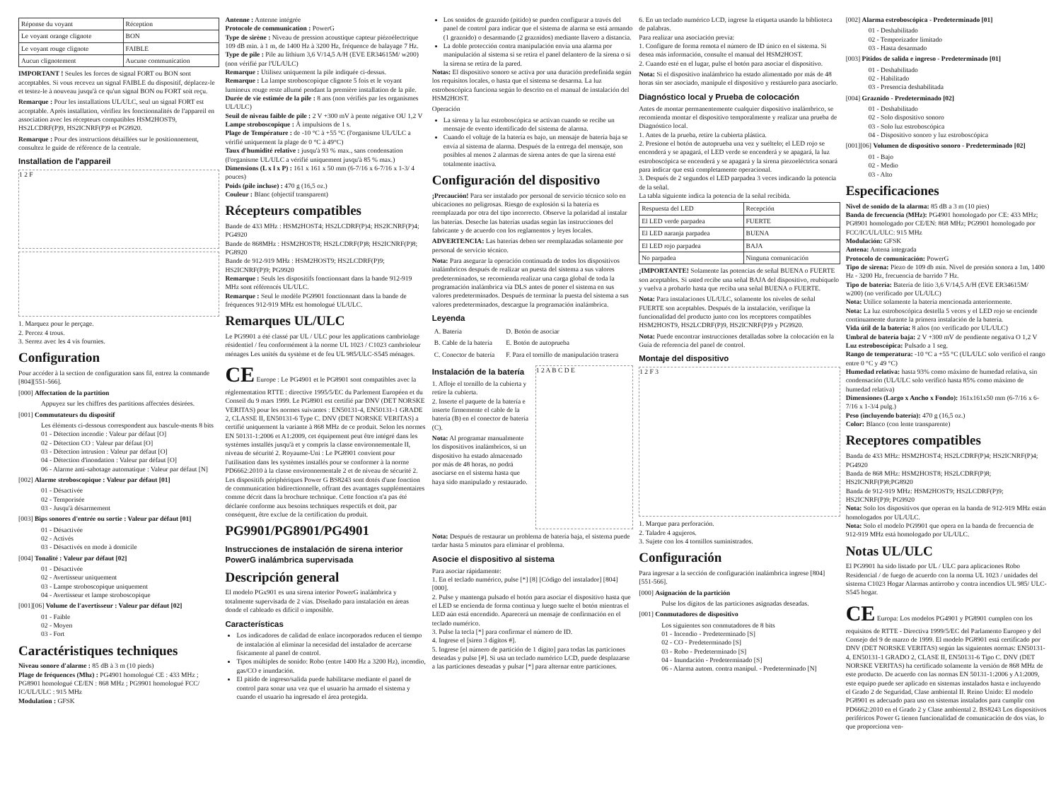| Réponse du voyant | Réception |
| Le voyant orange clignote | BON |
| Le voyant rouge clignote | FAIBLE |
| Aucun clignotement | Aucune communication |
IMPORTANT ! Seules les forces de signal FORT ou BON sont acceptables. Si vous recevez un signal FAIBLE du dispositif, déplacez-le et testez-le à nouveau jusqu'à ce qu'un signal BON ou FORT soit reçu.
Remarque : Pour les installations UL/ULC, seul un signal FORT est acceptable. Après installation, vérifiez les fonctionnalités de l'appareil en association avec les récepteurs compatibles HSM2HOST9, HS2LCDRF(P)9, HS2ICNRF(P)9 et PG9920.
Remarque : Pour des instructions détaillées sur le positionnement, consultez le guide de référence de la centrale.
Installation de l'appareil
1 2 F
1. Marquez pour le perçage.
2. Percez 4 trous.
3. Serrez avec les 4 vis fournies.
Configuration
Pour accéder à la section de configuration sans fil, entrez la commande [804][551-566].
[000] Affectation de la partition
Appuyez sur les chiffres des partitions affectées désirées.
[001] Commutateurs du dispositif
Les éléments ci-dessous correspondent aux bascule-ments 8 bits
01 - Détection incendie : Valeur par défaut [O]
02 - Détection CO : Valeur par défaut [O]
03 - Détection intrusion : Valeur par défaut [O]
04 - Détection d'inondation : Valeur par défaut [O]
06 - Alarme anti-sabotage automatique : Valeur par défaut [N]
[002] Alarme stroboscopique : Valeur par défaut [01]
01 - Désactivée
02 - Temporisée
03 - Jusqu'à désarmement
[003] Bips sonores d'entrée ou sortie : Valeur par défaut [01]
01 - Désactivée
02 - Activés
03 - Désactivés en mode à domicile
[004] Tonalité : Valeur par défaut [02]
01 - Désactivée
02 - Avertisseur uniquement
03 - Lampe stroboscopique uniquement
04 - Avertisseur et lampe stroboscopique
[001][06] Volume de l'avertisseur : Valeur par défaut [02]
01 - Faible
02 - Moyen
03 - Fort
Caractéristiques techniques
Niveau sonore d'alarme : 85 dB à 3 m (10 pieds)
Plage de fréquences (Mhz) : PG4901 homologué CE : 433 MHz ; PG8901 homologué CE/EN : 868 MHz ; PG9901 homologué FCC/ IC/UL/ULC : 915 MHz
Modulation : GFSK
Antenne : Antenne intégrée
Protocole de communication : PowerG
Type de sirène : Niveau de pression acoustique capteur piézoélectrique 109 dB min. à 1 m, de 1400 Hz à 3200 Hz, fréquence de balayage 7 Hz.
Type de pile : Pile au lithium 3,6 V/14,5 A/H (EVE ER34615M/ w200) (non vérifié par l'UL/ULC)
Remarque : Utilisez uniquement la pile indiquée ci-dessus.
Remarque : La lampe stroboscopique clignote 5 fois et le voyant lumineux rouge reste allumé pendant la première installation de la pile.
Durée de vie estimée de la pile : 8 ans (non vérifiés par les organismes UL/ULC)
Seuil de niveau faible de pile : 2 V +300 mV à pente négative OU 1,2 V
Lampe stroboscopique : À impulsions de 1 s.
Plage de Température : de -10 °C à +55 °C (l'organisme UL/ULC a vérifié uniquement la plage de 0 °C à 49°C)
Taux d'humidité relative : jusqu'à 93 % max., sans condensation (l'organisme UL/ULC a vérifié uniquement jusqu'à 85 % max.)
Dimensions (L x l x P) : 161 x 161 x 50 mm (6-7/16 x 6-7/16 x 1-3/ 4 pouces)
Poids (pile incluse) : 470 g (16,5 oz.)
Couleur : Blanc (objectif transparent)
Récepteurs compatibles
Bande de 433 MHz : HSM2HOST4; HS2LCDRF(P)4; HS2ICNRF(P)4; PG4920
Bande de 868MHz : HSM2HOST8; HS2LCDRF(P)8; HS2ICNRF(P)8; PG8920
Bande de 912-919 MHz : HSM2HOST9; HS2LCDRF(P)9; HS2ICNRF(P)9; PG9920
Remarque : Seuls les dispositifs fonctionnant dans la bande 912-919 MHz sont référencés UL/ULC.
Remarque : Seul le modèle PG9901 fonctionnant dans la bande de fréquences 912-919 MHz est homologué UL/ULC.
Remarques UL/ULC
Le PG9901 a été classé par UL / ULC pour les applications cambriolage résidentiel / feu conformément à la norme UL 1023 / C1023 cambrioleur ménages Les unités du système et de feu UL 985/ULC-S545 ménages.
CE Europe : Le PG4901 et le PG8901 sont compatibles avec la réglementation RTTE : directive 1995/5/EC du Parlement Européen et du Conseil du 9 mars 1999. Le PG8901 est certifié par DNV (DET NORSKE VERITAS) pour les normes suivantes : EN50131-4, EN50131-1 GRADE 2, CLASSE II, EN50131-6 Type C. DNV (DET NORSKE VERITAS) a certifié uniquement la variante à 868 MHz de ce produit. Selon les normes EN 50131-1:2006 et A1:2009, cet équipement peut être intégré dans les systèmes installés jusqu'à et y compris la classe environnementale II, niveau de sécurité 2. Royaume-Uni : Le PG8901 convient pour l'utilisation dans les systèmes installés pour se conformer à la norme PD6662:2010 à la classe environnementale 2 et de niveau de sécurité 2. Les dispositifs périphériques Power G BS8243 sont dotés d'une fonction de communication bidirectionnelle, offrant des avantages supplémentaires comme décrit dans la brochure technique. Cette fonction n'a pas été déclarée conforme aux besoins techniques respectifs et doit, par conséquent, être exclue de la certification du produit.
PG9901/PG8901/PG4901
Instrucciones de instalación de sirena interior PowerG inalámbrica supervisada
Descripción general
El modelo PGx901 es una sirena interior PowerG inalámbrica y totalmente supervisada de 2 vías. Diseñado para instalación en áreas donde el cableado es difícil o imposible.
Características
Los indicadores de calidad de enlace incorporados reducen el tiempo de instalación al eliminar la necesidad del instalador de acercarse físicamente al panel de control.
Tipos múltiples de sonido: Robo (entre 1400 Hz a 3200 Hz), incendio, gas/CO e inundación.
El pitido de ingreso/salida puede habilitarse mediante el panel de control para sonar una vez que el usuario ha armado el sistema y cuando el usuario ha ingresado el área protegida.
Los sonidos de graznido (pitido) se pueden configurar a través del panel de control para indicar que el sistema de alarma se está armando (1 graznido) o desarmando (2 graznidos) mediante llavero a distancia.
La doble protección contra manipulación envía una alarma por manipulación al sistema si se retira el panel delantero de la sirena o si la sirena se retira de la pared.
Notas: El dispositivo sonoro se activa por una duración predefinida según los requisitos locales, o hasta que el sistema se desarma. La luz estroboscópica funciona según lo descrito en el manual de instalación del HSM2HOST.
Operación
La sirena y la luz estroboscópica se activan cuando se recibe un mensaje de evento identificado del sistema de alarma.
Cuando el voltaje de la batería es bajo, un mensaje de batería baja se envía al sistema de alarma. Después de la entrega del mensaje, son posibles al menos 2 alarmas de sirena antes de que la sirena esté totalmente inactiva.
Configuración del dispositivo
¡Precaución! Para ser instalado por personal de servicio técnico solo en ubicaciones no peligrosas. Riesgo de explosión si la batería es reemplazada por otra del tipo incorrecto. Observe la polaridad al instalar las baterías. Deseche las baterías usadas según las instrucciones del fabricante y de acuerdo con los reglamentos y leyes locales.
ADVERTENCIA: Las baterías deben ser reemplazadas solamente por personal de servicio técnico.
Nota: Para asegurar la operación continuada de todos los dispositivos inalámbricos después de realizar un puesta del sistema a sus valores predeterminados, se recomienda realizar una carga global de toda la programación inalámbrica vía DLS antes de poner el sistema en sus valores predeterminados. Después de terminar la puesta del sistema a sus valores predeterminados, descargue la programación inalámbrica.
Leyenda
| A. Batería | D. Botón de asociar |
| B. Cable de la batería | E. Botón de autoprueba |
| C. Conector de batería | F. Para el tornillo de manipulación trasera |
Instalación de la batería
1. Afloje el tornillo de la cubierta y retire la cubierta.
2. Inserte el paquete de la batería e inserte firmemente el cable de la batería (B) en el conector de batería (C).
Nota: Al programar manualmente los dispositivos inalámbricos, si un dispositivo ha estado almacenado por más de 48 horas, no podrá asociarse en el sistema hasta que haya sido manipulado y restaurado.
1 2 A B C D E
Nota: Después de restaurar un problema de batería baja, el sistema puede tardar hasta 5 minutos para eliminar el problema.
Asocie el dispositivo al sistema
Para asociar rápidamente:
1. En el teclado numérico, pulse [*] [8] [Código del instalador] [804] [000].
2. Pulse y mantenga pulsado el botón para asociar el dispositivo hasta que el LED se encienda de forma continua y luego suelte el botón mientras el LED aún está encendido. Aparecerá un mensaje de confirmación en el teclado numérico.
3. Pulse la tecla [*] para confirmar el número de ID.
4. Ingrese el [siren 3 dígitos #].
5. Ingrese [el número de partición de 1 dígito] para todas las particiones deseadas y pulse [#]. Si usa un teclado numérico LCD, puede desplazarse a las particiones deseadas y pulsar [*] para alternar entre particiones.
6. En un teclado numérico LCD, ingrese la etiqueta usando la biblioteca de palabras.
Para realizar una asociación previa:
1. Configure de forma remota el número de ID único en el sistema. Si desea más información, consulte el manual del HSM2HOST.
2. Cuando esté en el lugar, pulse el botón para asociar el dispositivo.
Nota: Si el dispositivo inalámbrico ha estado alimentado por más de 48 horas sin ser asociado, manipule el dispositivo y restáurelo para asociarlo.
Diagnóstico local y Prueba de colocación
Antes de montar permanentemente cualquier dispositivo inalámbrico, se recomienda montar el dispositivo temporalmente y realizar una prueba de Diagnóstico local.
1. Antes de la prueba, retire la cubierta plástica.
2. Presione el botón de autoprueba una vez y suéltelo; el LED rojo se encenderá y se apagará, el LED verde se encenderá y se apagará, la luz estroboscópica se encenderá y se apagará y la sirena piezoeléctrica sonará para indicar que está completamente operacional.
3. Después de 2 segundos el LED parpadea 3 veces indicando la potencia de la señal.
La tabla siguiente indica la potencia de la señal recibida.
| Respuesta del LED | Recepción |
| El LED verde parpadea | FUERTE |
| El LED naranja parpadea | BUENA |
| El LED rojo parpadea | BAJA |
| No parpadea | Ninguna comunicación |
¡IMPORTANTE! Solamente las potencias de señal BUENA o FUERTE son aceptables. Si usted recibe una señal BAJA del dispositivo, reubíquelo y vuelva a probarlo hasta que reciba una señal BUENA o FUERTE.
Nota: Para instalaciones UL/ULC, solamente los niveles de señal FUERTE son aceptables. Después de la instalación, verifique la funcionalidad del producto junto con los receptores compatibles HSM2HOST9, HS2LCDRF(P)9, HS2ICNRF(P)9 y PG9920.
Nota: Puede encontrar instrucciones detalladas sobre la colocación en la Guía de referencia del panel de control.
Montaje del dispositivo
1 2 F 3
1. Marque para perforación.
2. Taladre 4 agujeros.
3. Sujete con los 4 tornillos suministrados.
Configuración
Para ingresar a la sección de configuración inalámbrica ingrese [804] [551-566].
[000] Asignación de la partición
Pulse los dígitos de las particiones asignadas deseadas.
[001] Conmutadores de dispositivo
Los siguientes son conmutadores de 8 bits
01 - Incendio - Predeterminado [S]
02 - CO - Predeterminado [S]
03 - Robo - Predeterminado [S]
04 - Inundación - Predeterminado [S]
06 - Alarma autom. contra manipul. - Predeterminado [N]
[002] Alarma estroboscópica - Predeterminado [01]
01 - Deshabilitado
02 - Temporizador limitado
03 - Hasta desarmado
[003] Pitidos de salida e ingreso - Predeterminado [01]
01 - Deshabilitado
02 - Habilitado
03 - Presencia deshabilitada
[004] Graznido - Predeterminado [02]
01 - Deshabilitado
02 - Solo dispositivo sonoro
03 - Solo luz estroboscópica
04 - Dispositivo sonoro y luz estroboscópica
[001][06] Volumen de dispositivo sonoro - Predeterminado [02]
01 - Bajo
02 - Medio
03 - Alto
Especificaciones
Nivel de sonido de la alarma: 85 dB a 3 m (10 pies)
Banda de frecuencia (MHz): PG4901 homologado por CE: 433 MHz; PG8901 homologado por CE/EN: 868 MHz; PG9901 homologado por FCC/IC/UL/ULC: 915 MHz
Modulación: GFSK
Antena: Antena integrada
Protocolo de comunicación: PowerG
Tipo de sirena: Piezo de 109 db mín. Nivel de presión sonora a 1m, 1400 Hz - 3200 Hz, frecuencia de barrido 7 Hz.
Tipo de batería: Batería de litio 3,6 V/14,5 A/H (EVE ER34615M/ w200) (no verificado por UL/ULC)
Nota: Utilice solamente la batería mencionada anteriormente.
Nota: La luz estroboscópica destella 5 veces y el LED rojo se enciende continuamente durante la primera instalación de la batería.
Vida útil de la batería: 8 años (no verificado por UL/ULC)
Umbral de batería baja: 2 V +300 mV de pendiente negativa O 1,2 V
Luz estroboscópica: Pulsado a 1 seg.
Rango de temperatura: -10 °C a +55 °C (UL/ULC solo verificó el rango entre 0 °C y 49 °C)
Humedad relativa: hasta 93% como máximo de humedad relativa, sin condensación (UL/ULC solo verificó hasta 85% como máximo de humedad relativa)
Dimensiones (Largo x Ancho x Fondo): 161x161x50 mm (6-7/16 x 6-7/16 x 1-3/4 pulg.)
Peso (incluyendo batería): 470 g (16,5 oz.)
Color: Blanco (con lente transparente)
Receptores compatibles
Banda de 433 MHz: HSM2HOST4; HS2LCDRF(P)4; HS2ICNRF(P)4; PG4920
Banda de 868 MHz: HSM2HOST8; HS2LCDRF(P)8; HS2ICNRF(P)8;PG8920
Banda de 912-919 MHz: HSM2HOST9; HS2LCDRF(P)9; HS2ICNRF(P)9; PG9920
Nota: Solo los dispositivos que operan en la banda de 912-919 MHz están homologados por UL/ULC.
Nota: Solo el modelo PG9901 que opera en la banda de frecuencia de 912-919 MHz está homologado por UL/ULC.
Notas UL/ULC
El PG9901 ha sido listado por UL / ULC para aplicaciones Robo Residencial / de fuego de acuerdo con la norma UL 1023 / unidades del sistema C1023 Hogar Alarmas antirrobo y contra incendios UL 985/ ULC-S545 hogar.
CE Europa: Los modelos PG4901 y PG8901 cumplen con los requisitos de RTTE - Directiva 1999/5/EC del Parlamento Europeo y del Consejo del 9 de marzo de 1999. El modelo PG8901 está certificado por DNV (DET NORSKE VERITAS) según las siguientes normas: EN50131-4, EN50131-1 GRADO 2, CLASE II, EN50131-6 Tipo C. DNV (DET NORSKE VERITAS) ha certificado solamente la versión de 868 MHz de este producto. De acuerdo con las normas EN 50131-1:2006 y A1:2009, este equipo puede ser aplicado en sistemas instalados hasta e incluyendo el Grado 2 de Seguridad, Clase ambiental II. Reino Unido: El modelo PG8901 es adecuado para uso en sistemas instalados para cumplir con PD6662:2010 en el Grado 2 y Clase ambiental 2. BS8243 Los dispositivos periféricos Power G tienen funcionalidad de comunicación de dos vías, lo que proporciona ven-